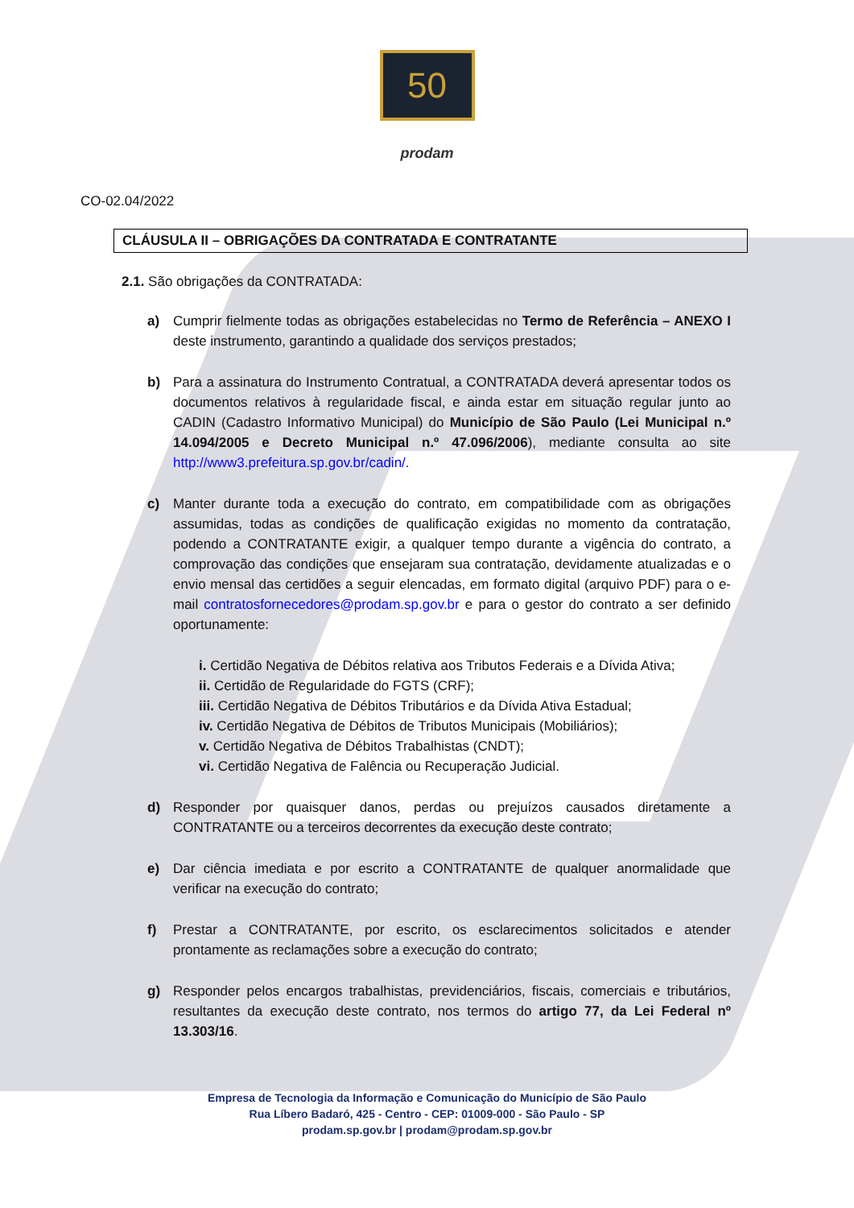50
prodam
CO-02.04/2022
CLÁUSULA II – OBRIGAÇÕES DA CONTRATADA E CONTRATANTE
2.1. São obrigações da CONTRATADA:
a) Cumprir fielmente todas as obrigações estabelecidas no Termo de Referência – ANEXO I deste instrumento, garantindo a qualidade dos serviços prestados;
b) Para a assinatura do Instrumento Contratual, a CONTRATADA deverá apresentar todos os documentos relativos à regularidade fiscal, e ainda estar em situação regular junto ao CADIN (Cadastro Informativo Municipal) do Município de São Paulo (Lei Municipal n.º 14.094/2005 e Decreto Municipal n.º 47.096/2006), mediante consulta ao site http://www3.prefeitura.sp.gov.br/cadin/.
c) Manter durante toda a execução do contrato, em compatibilidade com as obrigações assumidas, todas as condições de qualificação exigidas no momento da contratação, podendo a CONTRATANTE exigir, a qualquer tempo durante a vigência do contrato, a comprovação das condições que ensejaram sua contratação, devidamente atualizadas e o envio mensal das certidões a seguir elencadas, em formato digital (arquivo PDF) para o e-mail contratosfornecedores@prodam.sp.gov.br e para o gestor do contrato a ser definido oportunamente:
i. Certidão Negativa de Débitos relativa aos Tributos Federais e a Dívida Ativa;
ii. Certidão de Regularidade do FGTS (CRF);
iii. Certidão Negativa de Débitos Tributários e da Dívida Ativa Estadual;
iv. Certidão Negativa de Débitos de Tributos Municipais (Mobiliários);
v. Certidão Negativa de Débitos Trabalhistas (CNDT);
vi. Certidão Negativa de Falência ou Recuperação Judicial.
d) Responder por quaisquer danos, perdas ou prejuízos causados diretamente a CONTRATANTE ou a terceiros decorrentes da execução deste contrato;
e) Dar ciência imediata e por escrito a CONTRATANTE de qualquer anormalidade que verificar na execução do contrato;
f) Prestar a CONTRATANTE, por escrito, os esclarecimentos solicitados e atender prontamente as reclamações sobre a execução do contrato;
g) Responder pelos encargos trabalhistas, previdenciários, fiscais, comerciais e tributários, resultantes da execução deste contrato, nos termos do artigo 77, da Lei Federal nº 13.303/16.
Empresa de Tecnologia da Informação e Comunicação do Município de São Paulo
Rua Líbero Badaró, 425 - Centro - CEP: 01009-000 - São Paulo - SP
prodam.sp.gov.br | prodam@prodam.sp.gov.br